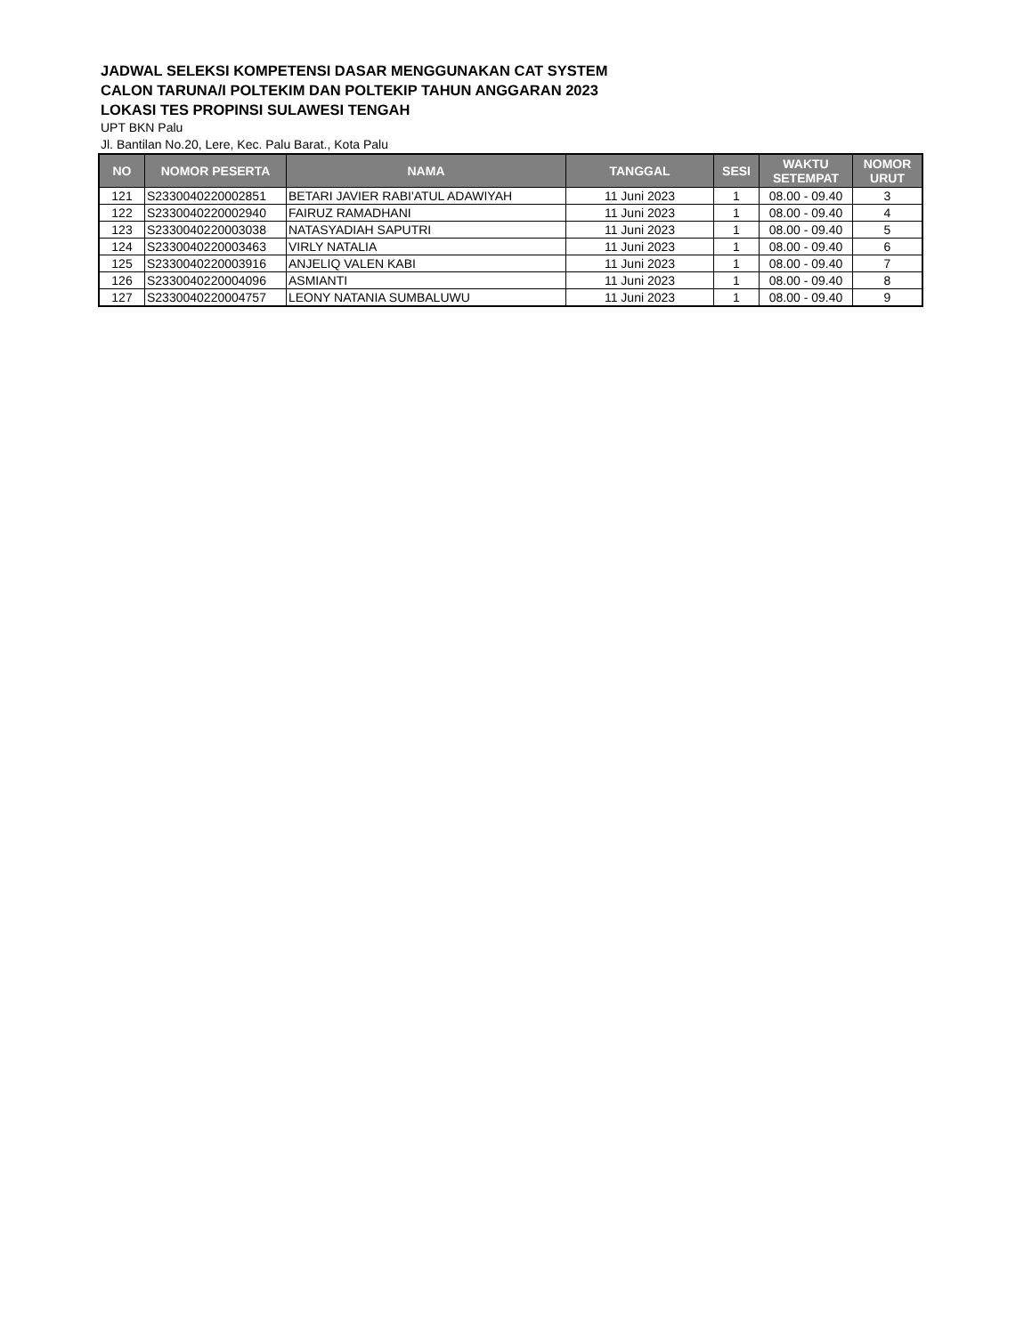JADWAL SELEKSI KOMPETENSI DASAR MENGGUNAKAN CAT SYSTEM
CALON TARUNA/I POLTEKIM DAN POLTEKIP TAHUN ANGGARAN 2023
LOKASI TES PROPINSI SULAWESI TENGAH
UPT BKN Palu
Jl. Bantilan No.20, Lere, Kec. Palu Barat., Kota Palu
| NO | NOMOR PESERTA | NAMA | TANGGAL | SESI | WAKTU SETEMPAT | NOMOR URUT |
| --- | --- | --- | --- | --- | --- | --- |
| 121 | S2330040220002851 | BETARI JAVIER RABI'ATUL ADAWIYAH | 11 Juni 2023 | 1 | 08.00 - 09.40 | 3 |
| 122 | S2330040220002940 | FAIRUZ RAMADHANI | 11 Juni 2023 | 1 | 08.00 - 09.40 | 4 |
| 123 | S2330040220003038 | NATASYADIAH SAPUTRI | 11 Juni 2023 | 1 | 08.00 - 09.40 | 5 |
| 124 | S2330040220003463 | VIRLY NATALIA | 11 Juni 2023 | 1 | 08.00 - 09.40 | 6 |
| 125 | S2330040220003916 | ANJELIQ VALEN KABI | 11 Juni 2023 | 1 | 08.00 - 09.40 | 7 |
| 126 | S2330040220004096 | ASMIANTI | 11 Juni 2023 | 1 | 08.00 - 09.40 | 8 |
| 127 | S2330040220004757 | LEONY NATANIA SUMBALUWU | 11 Juni 2023 | 1 | 08.00 - 09.40 | 9 |